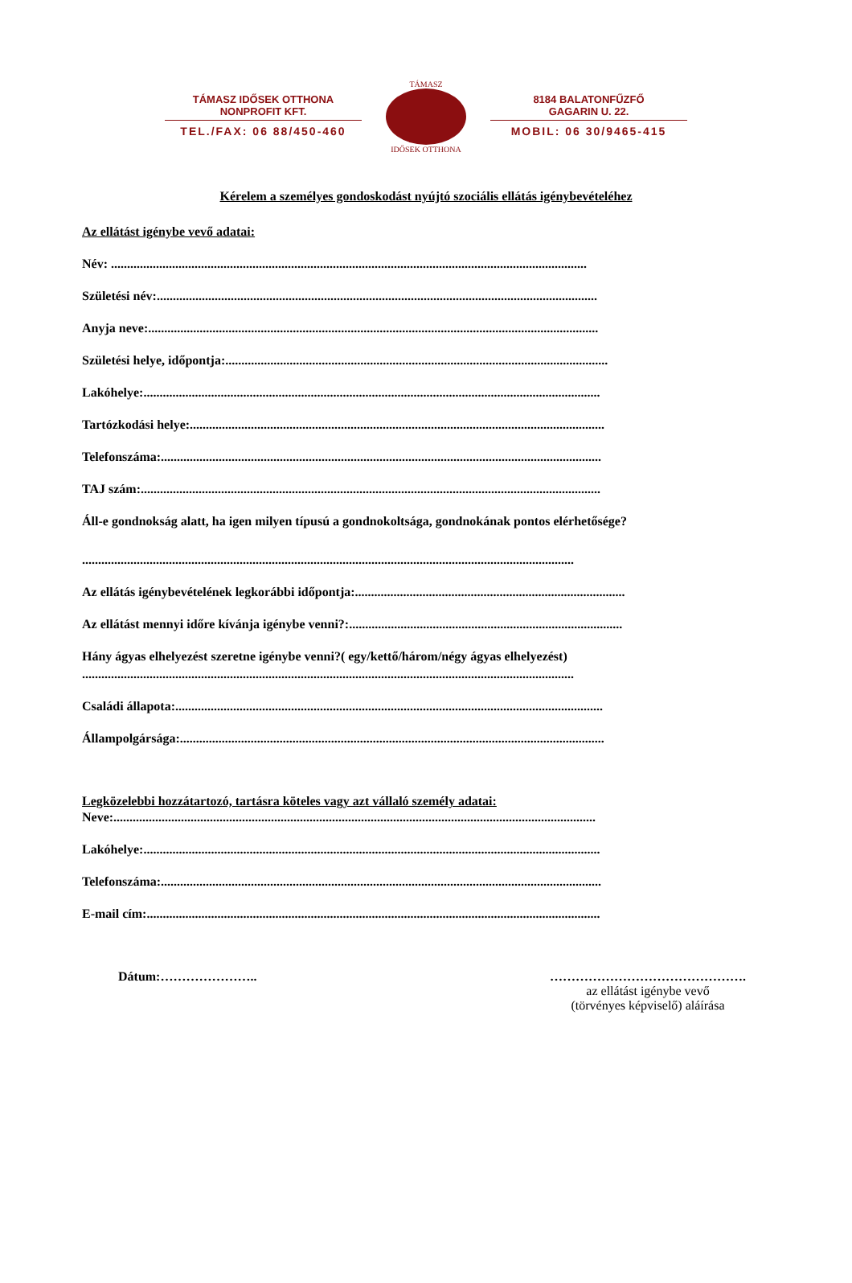TÁMASZ IDŐSEK OTTHONA
NONPROFIT KFT.
TEL./FAX: 06 88/450-460
TÁMASZ
IDŐSEK OTTHONA
8184 BALATONFŰZFŐ
GAGARIN U. 22.
MOBIL: 06 30/9465-415
Kérelem a személyes gondoskodást nyújtó szociális ellátás igénybevételéhez
Az ellátást igénybe vevő adatai:
Név: ....................................................................................................................................................
Születési név:.........................................................................................................................................
Anyja neve:............................................................................................................................................
Születési helye, időpontja:.......................................................................................................................
Lakóhelye:..............................................................................................................................................
Tartózkodási helye:.................................................................................................................................
Telefonszáma:.........................................................................................................................................
TAJ szám:...............................................................................................................................................
Áll-e gondnokság alatt, ha igen milyen típusú a gondnokoltsága, gondnokának pontos elérhetősége?
.........................................................................................................................................................
Az ellátás igénybevételének legkorábbi időpontja:....................................................................................
Az ellátást mennyi időre kívánja igénybe venni?:.....................................................................................
Hány ágyas elhelyezést szeretne igénybe venni?( egy/kettő/három/négy ágyas elhelyezést)
.........................................................................................................................................................
Családi állapota:.....................................................................................................................................
Állampolgársága:....................................................................................................................................
Legközelebbi hozzátartozó, tartásra köteles vagy azt vállaló személy adatai:
Neve:......................................................................................................................................................
Lakóhelye:..............................................................................................................................................
Telefonszáma:.........................................................................................................................................
E-mail cím:.............................................................................................................................................
Dátum:………………….. ……………………………………….
az ellátást igénybe vevő
(törvényes képviselő) aláírása